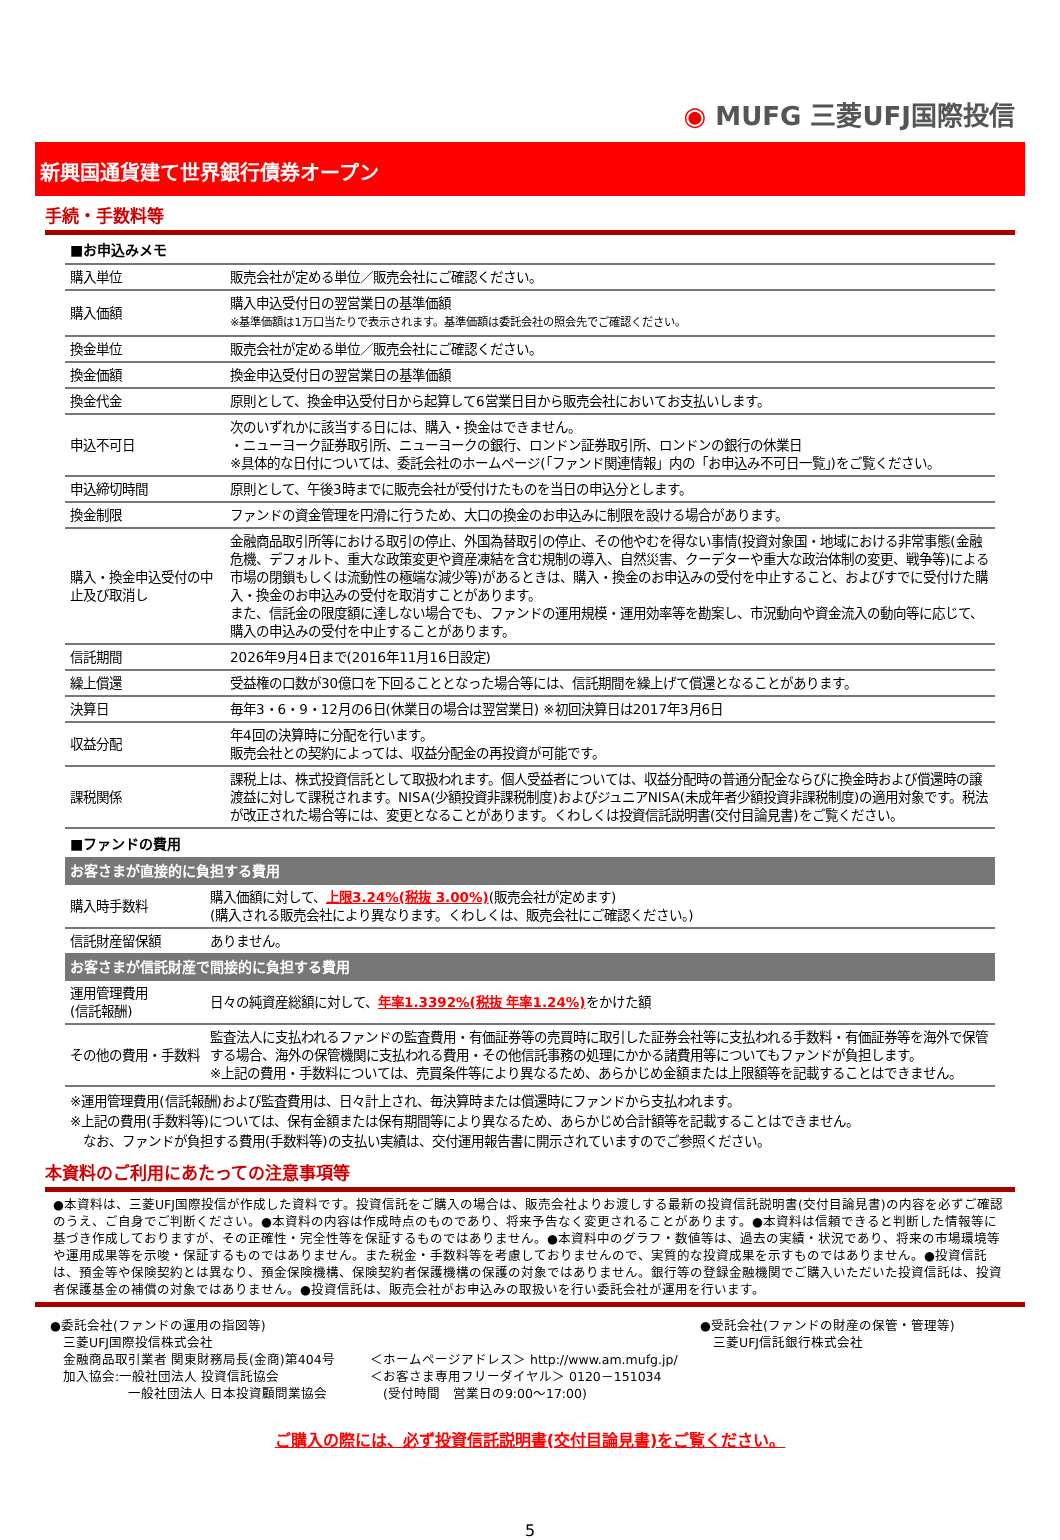◉ MUFG 三菱UFJ国際投信
新興国通貨建て世界銀行債券オープン
手続・手数料等
■お申込みメモ
| 購入単位 | 販売会社が定める単位／販売会社にご確認ください。 |
| 購入価額 | 購入申込受付日の翌営業日の基準価額 ※基準価額は1万口当たりで表示されます。基準価額は委託会社の照会先でご確認ください。 |
| 換金単位 | 販売会社が定める単位／販売会社にご確認ください。 |
| 換金価額 | 換金申込受付日の翌営業日の基準価額 |
| 換金代金 | 原則として、換金申込受付日から起算して6営業日目から販売会社においてお支払いします。 |
| 申込不可日 | 次のいずれかに該当する日には、購入・換金はできません。 ・ニューヨーク証券取引所、ニューヨークの銀行、ロンドン証券取引所、ロンドンの銀行の休業日 ※具体的な日付については、委託会社のホームページ(「ファンド関連情報」内の「お申込み不可日一覧」)をご覧ください。 |
| 申込締切時間 | 原則として、午後3時までに販売会社が受付けたものを当日の申込分とします。 |
| 換金制限 | ファンドの資金管理を円滑に行うため、大口の換金のお申込みに制限を設ける場合があります。 |
| 購入・換金申込受付の中止及び取消し | 金融商品取引所等における取引の停止、外国為替取引の停止、その他やむを得ない事情(投資対象国・地域における非常事態(金融危機、デフォルト、重大な政策変更や資産凍結を含む規制の導入、自然災害、クーデターや重大な政治体制の変更、戦争等)による市場の閉鎖もしくは流動性の極端な減少等)があるときは、購入・換金のお申込みの受付を中止すること、およびすでに受付けた購入・換金のお申込みの受付を取消すことがあります。 また、信託金の限度額に達しない場合でも、ファンドの運用規模・運用効率等を勘案し、市況動向や資金流入の動向等に応じて、購入の申込みの受付を中止することがあります。 |
| 信託期間 | 2026年9月4日まで(2016年11月16日設定) |
| 繰上償還 | 受益権の口数が30億口を下回ることとなった場合等には、信託期間を繰上げて償還となることがあります。 |
| 決算日 | 毎年3・6・9・12月の6日(休業日の場合は翌営業日) ※初回決算日は2017年3月6日 |
| 収益分配 | 年4回の決算時に分配を行います。 販売会社との契約によっては、収益分配金の再投資が可能です。 |
| 課税関係 | 課税上は、株式投資信託として取扱われます。個人受益者については、収益分配時の普通分配金ならびに換金時および償還時の譲渡益に対して課税されます。NISA(少額投資非課税制度)およびジュニアNISA(未成年者少額投資非課税制度)の適用対象です。税法が改正された場合等には、変更となることがあります。くわしくは投資信託説明書(交付目論見書)をご覧ください。 |
■ファンドの費用
お客さまが直接的に負担する費用
| 購入時手数料 | 購入価額に対して、 上限3.24%(税抜 3.00%) (販売会社が定めます) (購入される販売会社により異なります。くわしくは、販売会社にご確認ください。) |
| 信託財産留保額 | ありません。 |
お客さまが信託財産で間接的に負担する費用
| 運用管理費用 (信託報酬) | 日々の純資産総額に対して、 年率1.3392%(税抜 年率1.24%) をかけた額 |
| その他の費用・手数料 | 監査法人に支払われるファンドの監査費用・有価証券等の売買時に取引した証券会社等に支払われる手数料・有価証券等を海外で保管する場合、海外の保管機関に支払われる費用・その他信託事務の処理にかかる諸費用等についてもファンドが負担します。 ※上記の費用・手数料については、売買条件等により異なるため、あらかじめ金額または上限額等を記載することはできません。 |
※運用管理費用(信託報酬)および監査費用は、日々計上され、毎決算時または償還時にファンドから支払われます。
※上記の費用(手数料等)については、保有金額または保有期間等により異なるため、あらかじめ合計額等を記載することはできません。
　なお、ファンドが負担する費用(手数料等)の支払い実績は、交付運用報告書に開示されていますのでご参照ください。
本資料のご利用にあたっての注意事項等
●本資料は、三菱UFJ国際投信が作成した資料です。投資信託をご購入の場合は、販売会社よりお渡しする最新の投資信託説明書(交付目論見書)の内容を必ずご確認のうえ、ご自身でご判断ください。●本資料の内容は作成時点のものであり、将来予告なく変更されることがあります。●本資料は信頼できると判断した情報等に基づき作成しておりますが、その正確性・完全性等を保証するものではありません。●本資料中のグラフ・数値等は、過去の実績・状況であり、将来の市場環境等や運用成果等を示唆・保証するものではありません。また税金・手数料等を考慮しておりませんので、実質的な投資成果を示すものではありません。●投資信託は、預金等や保険契約とは異なり、預金保険機構、保険契約者保護機構の保護の対象ではありません。銀行等の登録金融機関でご購入いただいた投資信託は、投資者保護基金の補償の対象ではありません。●投資信託は、販売会社がお申込みの取扱いを行い委託会社が運用を行います。
●委託会社(ファンドの運用の指図等)
　三菱UFJ国際投信株式会社
　金融商品取引業者 関東財務局長(金商)第404号
　加入協会:一般社団法人 投資信託協会
　　　　　　一般社団法人 日本投資顧問業協会
＜ホームページアドレス＞ http://www.am.mufg.jp/
＜お客さま専用フリーダイヤル＞ 0120－151034
　(受付時間　営業日の9:00～17:00)
●受託会社(ファンドの財産の保管・管理等)
　三菱UFJ信託銀行株式会社
ご購入の際には、必ず投資信託説明書(交付目論見書)をご覧ください。
5